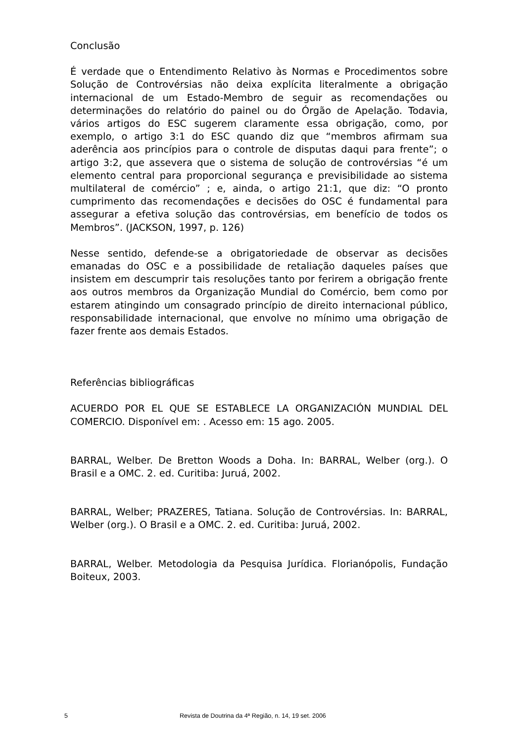Conclusão
É verdade que o Entendimento Relativo às Normas e Procedimentos sobre Solução de Controvérsias não deixa explícita literalmente a obrigação internacional de um Estado-Membro de seguir as recomendações ou determinações do relatório do painel ou do Órgão de Apelação. Todavia, vários artigos do ESC sugerem claramente essa obrigação, como, por exemplo, o artigo 3:1 do ESC quando diz que “membros afirmam sua aderência aos princípios para o controle de disputas daqui para frente”; o artigo 3:2, que assevera que o sistema de solução de controvérsias “é um elemento central para proporcional segurança e previsibilidade ao sistema multilateral de comércio” ; e, ainda, o artigo 21:1, que diz: “O pronto cumprimento das recomendações e decisões do OSC é fundamental para assegurar a efetiva solução das controvérsias, em benefício de todos os Membros”. (JACKSON, 1997, p. 126)
Nesse sentido, defende-se a obrigatoriedade de observar as decisões emanadas do OSC e a possibilidade de retaliação daqueles países que insistem em descumprir tais resoluções tanto por ferirem a obrigação frente aos outros membros da Organização Mundial do Comércio, bem como por estarem atingindo um consagrado princípio de direito internacional público, responsabilidade internacional, que envolve no mínimo uma obrigação de fazer frente aos demais Estados.
Referências bibliográficas
ACUERDO POR EL QUE SE ESTABLECE LA ORGANIZACIÓN MUNDIAL DEL COMERCIO. Disponível em: . Acesso em: 15 ago. 2005.
BARRAL, Welber. De Bretton Woods a Doha. In: BARRAL, Welber (org.). O Brasil e a OMC. 2. ed. Curitiba: Juruá, 2002.
BARRAL, Welber; PRAZERES, Tatiana. Solução de Controvérsias. In: BARRAL, Welber (org.). O Brasil e a OMC. 2. ed. Curitiba: Juruá, 2002.
BARRAL, Welber. Metodologia da Pesquisa Jurídica. Florianópolis, Fundação Boiteux, 2003.
5 Revista de Doutrina da 4ª Região, n. 14, 19 set. 2006